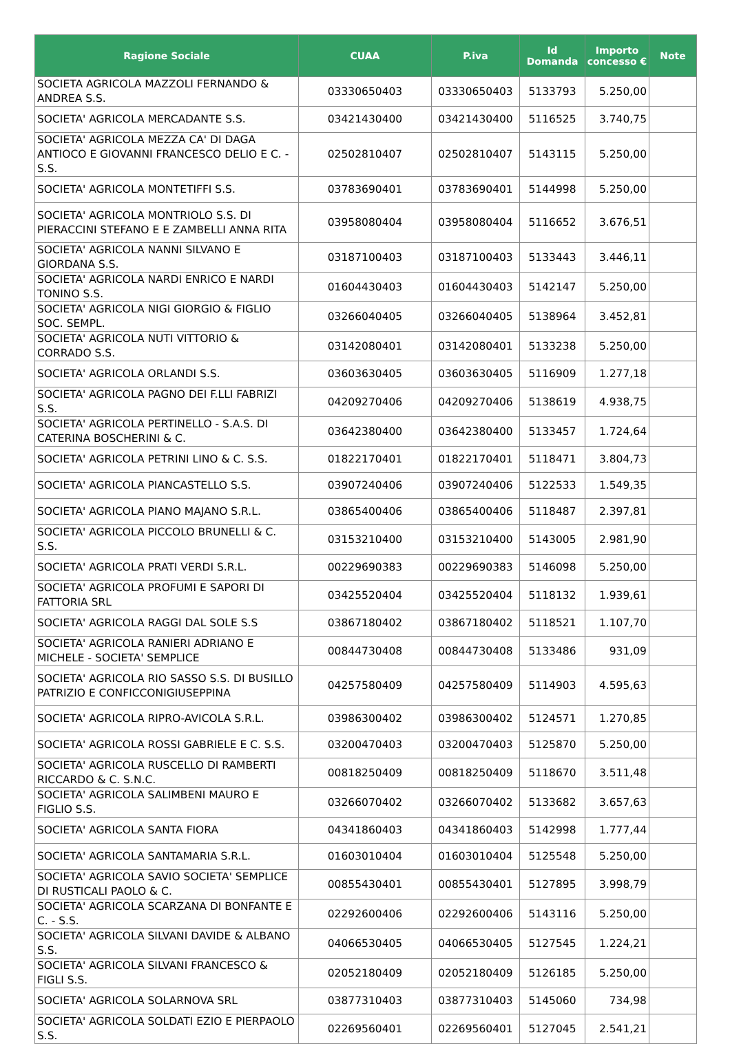| Ragione Sociale | CUAA | P.iva | Id Domanda | Importo concesso € | Note |
| --- | --- | --- | --- | --- | --- |
| SOCIETA AGRICOLA MAZZOLI FERNANDO & ANDREA S.S. | 03330650403 | 03330650403 | 5133793 | 5.250,00 | |
| SOCIETA' AGRICOLA MERCADANTE S.S. | 03421430400 | 03421430400 | 5116525 | 3.740,75 | |
| SOCIETA' AGRICOLA MEZZA CA' DI DAGA ANTIOCO E GIOVANNI FRANCESCO DELIO E C. - S.S. | 02502810407 | 02502810407 | 5143115 | 5.250,00 | |
| SOCIETA' AGRICOLA MONTETIFFI S.S. | 03783690401 | 03783690401 | 5144998 | 5.250,00 | |
| SOCIETA' AGRICOLA MONTRIOLO S.S. DI PIERACCINI STEFANO E E ZAMBELLI ANNA RITA | 03958080404 | 03958080404 | 5116652 | 3.676,51 | |
| SOCIETA' AGRICOLA NANNI SILVANO E GIORDANA S.S. | 03187100403 | 03187100403 | 5133443 | 3.446,11 | |
| SOCIETA' AGRICOLA NARDI ENRICO E NARDI TONINO S.S. | 01604430403 | 01604430403 | 5142147 | 5.250,00 | |
| SOCIETA' AGRICOLA NIGI GIORGIO & FIGLIO SOC. SEMPL. | 03266040405 | 03266040405 | 5138964 | 3.452,81 | |
| SOCIETA' AGRICOLA NUTI VITTORIO & CORRADO S.S. | 03142080401 | 03142080401 | 5133238 | 5.250,00 | |
| SOCIETA' AGRICOLA ORLANDI S.S. | 03603630405 | 03603630405 | 5116909 | 1.277,18 | |
| SOCIETA' AGRICOLA PAGNO DEI F.LLI FABRIZI S.S. | 04209270406 | 04209270406 | 5138619 | 4.938,75 | |
| SOCIETA' AGRICOLA PERTINELLO - S.A.S. DI CATERINA BOSCHERINI & C. | 03642380400 | 03642380400 | 5133457 | 1.724,64 | |
| SOCIETA' AGRICOLA PETRINI LINO & C. S.S. | 01822170401 | 01822170401 | 5118471 | 3.804,73 | |
| SOCIETA' AGRICOLA PIANCASTELLO S.S. | 03907240406 | 03907240406 | 5122533 | 1.549,35 | |
| SOCIETA' AGRICOLA PIANO MAJANO S.R.L. | 03865400406 | 03865400406 | 5118487 | 2.397,81 | |
| SOCIETA' AGRICOLA PICCOLO BRUNELLI & C. S.S. | 03153210400 | 03153210400 | 5143005 | 2.981,90 | |
| SOCIETA' AGRICOLA PRATI VERDI S.R.L. | 00229690383 | 00229690383 | 5146098 | 5.250,00 | |
| SOCIETA' AGRICOLA PROFUMI E SAPORI DI FATTORIA SRL | 03425520404 | 03425520404 | 5118132 | 1.939,61 | |
| SOCIETA' AGRICOLA RAGGI DAL SOLE S.S | 03867180402 | 03867180402 | 5118521 | 1.107,70 | |
| SOCIETA' AGRICOLA RANIERI ADRIANO E MICHELE - SOCIETA' SEMPLICE | 00844730408 | 00844730408 | 5133486 | 931,09 | |
| SOCIETA' AGRICOLA RIO SASSO S.S. DI BUSILLO PATRIZIO E CONFICCONIGIUSEPPINA | 04257580409 | 04257580409 | 5114903 | 4.595,63 | |
| SOCIETA' AGRICOLA RIPRO-AVICOLA S.R.L. | 03986300402 | 03986300402 | 5124571 | 1.270,85 | |
| SOCIETA' AGRICOLA ROSSI GABRIELE E C. S.S. | 03200470403 | 03200470403 | 5125870 | 5.250,00 | |
| SOCIETA' AGRICOLA RUSCELLO DI RAMBERTI RICCARDO & C. S.N.C. | 00818250409 | 00818250409 | 5118670 | 3.511,48 | |
| SOCIETA' AGRICOLA SALIMBENI MAURO E FIGLIO S.S. | 03266070402 | 03266070402 | 5133682 | 3.657,63 | |
| SOCIETA' AGRICOLA SANTA FIORA | 04341860403 | 04341860403 | 5142998 | 1.777,44 | |
| SOCIETA' AGRICOLA SANTAMARIA S.R.L. | 01603010404 | 01603010404 | 5125548 | 5.250,00 | |
| SOCIETA' AGRICOLA SAVIO SOCIETA' SEMPLICE DI RUSTICALI PAOLO & C. | 00855430401 | 00855430401 | 5127895 | 3.998,79 | |
| SOCIETA' AGRICOLA SCARZANA DI BONFANTE E C. - S.S. | 02292600406 | 02292600406 | 5143116 | 5.250,00 | |
| SOCIETA' AGRICOLA SILVANI DAVIDE & ALBANO S.S. | 04066530405 | 04066530405 | 5127545 | 1.224,21 | |
| SOCIETA' AGRICOLA SILVANI FRANCESCO & FIGLI S.S. | 02052180409 | 02052180409 | 5126185 | 5.250,00 | |
| SOCIETA' AGRICOLA SOLARNOVA SRL | 03877310403 | 03877310403 | 5145060 | 734,98 | |
| SOCIETA' AGRICOLA SOLDATI EZIO E PIERPAOLO S.S. | 02269560401 | 02269560401 | 5127045 | 2.541,21 | |